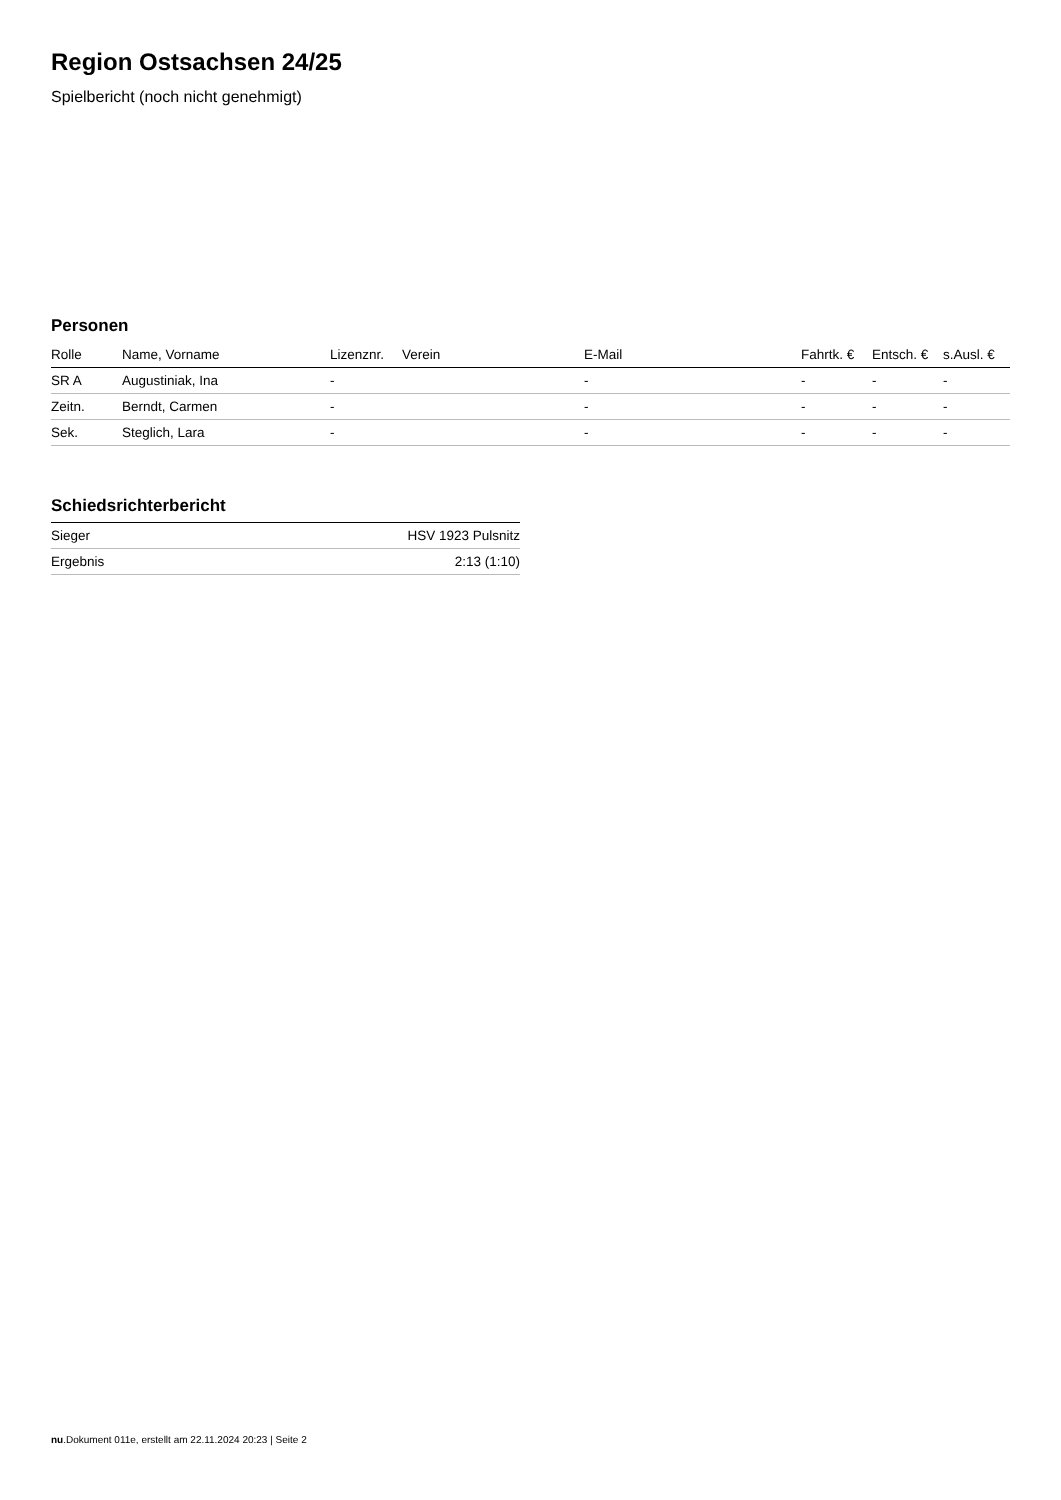Region Ostsachsen 24/25
Spielbericht (noch nicht genehmigt)
Personen
| Rolle | Name, Vorname | Lizenznr. | Verein | E-Mail | Fahrtk. € | Entsch. € | s.Ausl. € |
| --- | --- | --- | --- | --- | --- | --- | --- |
| SR A | Augustiniak, Ina | - | | - | - | - | - |
| Zeitn. | Berndt, Carmen | - | | - | - | - | - |
| Sek. | Steglich, Lara | - | | - | - | - | - |
Schiedsrichterbericht
| Sieger | HSV 1923 Pulsnitz |
| Ergebnis | 2:13 (1:10) |
nu.Dokument 011e, erstellt am 22.11.2024 20:23 | Seite 2